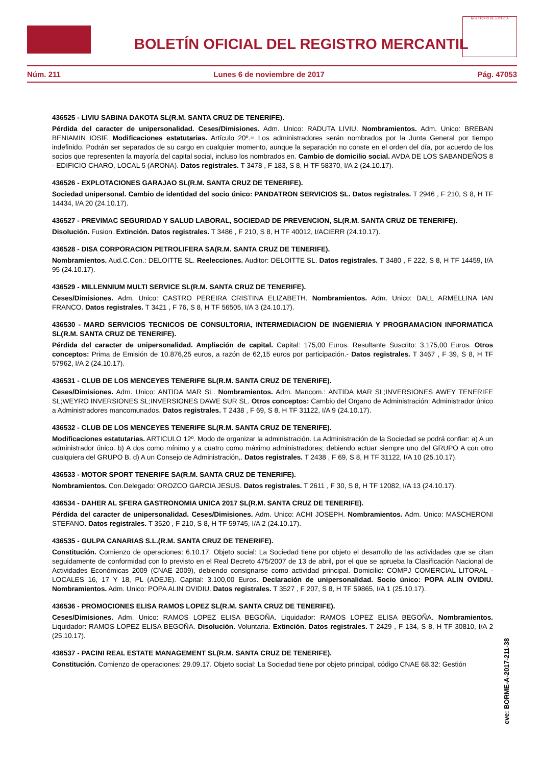BOLETÍN OFICIAL DEL REGISTRO MERCANTIL
MINISTERIO DE JUSTICIA
Núm. 211 Lunes 6 de noviembre de 2017 Pág. 47053
436525 - LIVIU SABINA DAKOTA SL(R.M. SANTA CRUZ DE TENERIFE).
Pérdida del caracter de unipersonalidad. Ceses/Dimisiones. Adm. Unico: RADUTA LIVIU. Nombramientos. Adm. Unico: BREBAN BENIAMIN IOSIF. Modificaciones estatutarias. Artículo 20º.= Los administradores serán nombrados por la Junta General por tiempo indefinido. Podrán ser separados de su cargo en cualquier momento, aunque la separación no conste en el orden del día, por acuerdo de los socios que representen la mayoría del capital social, incluso los nombrados en. Cambio de domicilio social. AVDA DE LOS SABANDEÑOS 8 - EDIFICIO CHARO, LOCAL 5 (ARONA). Datos registrales. T 3478 , F 183, S 8, H TF 58370, I/A 2 (24.10.17).
436526 - EXPLOTACIONES GARAJAO SL(R.M. SANTA CRUZ DE TENERIFE).
Sociedad unipersonal. Cambio de identidad del socio único: PANDATRON SERVICIOS SL. Datos registrales. T 2946 , F 210, S 8, H TF 14434, I/A 20 (24.10.17).
436527 - PREVIMAC SEGURIDAD Y SALUD LABORAL, SOCIEDAD DE PREVENCION, SL(R.M. SANTA CRUZ DE TENERIFE).
Disolución. Fusion. Extinción. Datos registrales. T 3486 , F 210, S 8, H TF 40012, I/ACIERR (24.10.17).
436528 - DISA CORPORACION PETROLIFERA SA(R.M. SANTA CRUZ DE TENERIFE).
Nombramientos. Aud.C.Con.: DELOITTE SL. Reelecciones. Auditor: DELOITTE SL. Datos registrales. T 3480 , F 222, S 8, H TF 14459, I/A 95 (24.10.17).
436529 - MILLENNIUM MULTI SERVICE SL(R.M. SANTA CRUZ DE TENERIFE).
Ceses/Dimisiones. Adm. Unico: CASTRO PEREIRA CRISTINA ELIZABETH. Nombramientos. Adm. Unico: DALL ARMELLINA IAN FRANCO. Datos registrales. T 3421 , F 76, S 8, H TF 56505, I/A 3 (24.10.17).
436530 - MARD SERVICIOS TECNICOS DE CONSULTORIA, INTERMEDIACION DE INGENIERIA Y PROGRAMACION INFORMATICA SL(R.M. SANTA CRUZ DE TENERIFE).
Pérdida del caracter de unipersonalidad. Ampliación de capital. Capital: 175,00 Euros. Resultante Suscrito: 3.175,00 Euros. Otros conceptos: Prima de Emisión de 10.876,25 euros, a razón de 62,15 euros por participación.- Datos registrales. T 3467 , F 39, S 8, H TF 57962, I/A 2 (24.10.17).
436531 - CLUB DE LOS MENCEYES TENERIFE SL(R.M. SANTA CRUZ DE TENERIFE).
Ceses/Dimisiones. Adm. Unico: ANTIDA MAR SL. Nombramientos. Adm. Mancom.: ANTIDA MAR SL;INVERSIONES AWEY TENERIFE SL;WEYRO INVERSIONES SL;INVERSIONES DAWE SUR SL. Otros conceptos: Cambio del Organo de Administración: Administrador único a Administradores mancomunados. Datos registrales. T 2438 , F 69, S 8, H TF 31122, I/A 9 (24.10.17).
436532 - CLUB DE LOS MENCEYES TENERIFE SL(R.M. SANTA CRUZ DE TENERIFE).
Modificaciones estatutarias. ARTICULO 12º. Modo de organizar la administración. La Administración de la Sociedad se podrá confiar: a) A un administrador único. b) A dos como mínimo y a cuatro como máximo administradores; debiendo actuar siempre uno del GRUPO A con otro cualquiera del GRUPO B. d) A un Consejo de Administración,. Datos registrales. T 2438 , F 69, S 8, H TF 31122, I/A 10 (25.10.17).
436533 - MOTOR SPORT TENERIFE SA(R.M. SANTA CRUZ DE TENERIFE).
Nombramientos. Con.Delegado: OROZCO GARCIA JESUS. Datos registrales. T 2611 , F 30, S 8, H TF 12082, I/A 13 (24.10.17).
436534 - DAHER AL SFERA GASTRONOMIA UNICA 2017 SL(R.M. SANTA CRUZ DE TENERIFE).
Pérdida del caracter de unipersonalidad. Ceses/Dimisiones. Adm. Unico: ACHI JOSEPH. Nombramientos. Adm. Unico: MASCHERONI STEFANO. Datos registrales. T 3520 , F 210, S 8, H TF 59745, I/A 2 (24.10.17).
436535 - GULPA CANARIAS S.L.(R.M. SANTA CRUZ DE TENERIFE).
Constitución. Comienzo de operaciones: 6.10.17. Objeto social: La Sociedad tiene por objeto el desarrollo de las actividades que se citan seguidamente de conformidad con lo previsto en el Real Decreto 475/2007 de 13 de abril, por el que se aprueba la Clasificación Nacional de Actividades Económicas 2009 (CNAE 2009), debiendo consignarse como actividad principal. Domicilio: COMPJ COMERCIAL LITORAL - LOCALES 16, 17 Y 18, PL (ADEJE). Capital: 3.100,00 Euros. Declaración de unipersonalidad. Socio único: POPA ALIN OVIDIU. Nombramientos. Adm. Unico: POPA ALIN OVIDIU. Datos registrales. T 3527 , F 207, S 8, H TF 59865, I/A 1 (25.10.17).
436536 - PROMOCIONES ELISA RAMOS LOPEZ SL(R.M. SANTA CRUZ DE TENERIFE).
Ceses/Dimisiones. Adm. Unico: RAMOS LOPEZ ELISA BEGOÑA. Liquidador: RAMOS LOPEZ ELISA BEGOÑA. Nombramientos. Liquidador: RAMOS LOPEZ ELISA BEGOÑA. Disolución. Voluntaria. Extinción. Datos registrales. T 2429 , F 134, S 8, H TF 30810, I/A 2 (25.10.17).
436537 - PACINI REAL ESTATE MANAGEMENT SL(R.M. SANTA CRUZ DE TENERIFE).
Constitución. Comienzo de operaciones: 29.09.17. Objeto social: La Sociedad tiene por objeto principal, código CNAE 68.32: Gestión
cve: BORME-A-2017-211-38